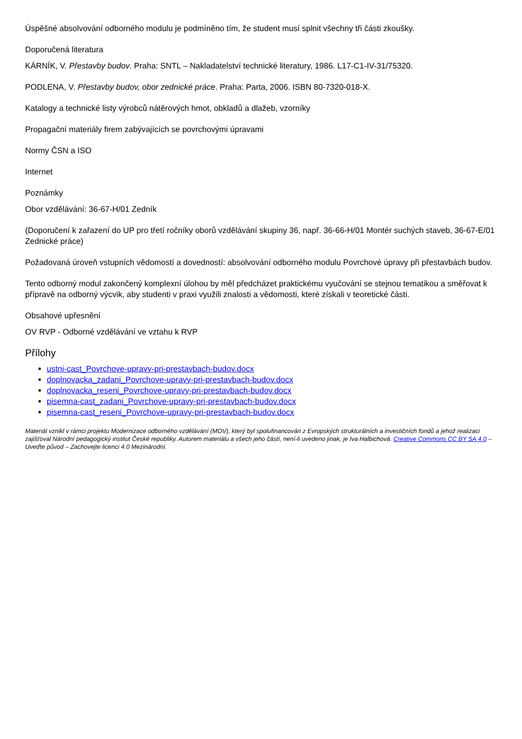Úspěšné absolvování odborného modulu je podmíněno tím, že student musí splnit všechny tři části zkoušky.
Doporučená literatura
KÁRNÍK, V. Přestavby budov. Praha: SNTL – Nakladatelství technické literatury, 1986. L17-C1-IV-31/75320.
PODLENA, V. Přestavby budov, obor zednické práce. Praha: Parta, 2006. ISBN 80-7320-018-X.
Katalogy a technické listy výrobců nátěrových hmot, obkladů a dlažeb, vzorníky
Propagační materiály firem zabývajících se povrchovými úpravami
Normy ČSN a ISO
Internet
Poznámky
Obor vzdělávání: 36-67-H/01 Zedník
(Doporučení k zařazení do UP pro třetí ročníky oborů vzdělávání skupiny 36, např. 36-66-H/01 Montér suchých staveb, 36-67-E/01 Zednické práce)
Požadovaná úroveň vstupních vědomostí a dovedností: absolvování odborného modulu Povrchové úpravy při přestavbách budov.
Tento odborný modul zakončený komplexní úlohou by měl předcházet praktickému vyučování se stejnou tematikou a směřovat k přípravě na odborný výcvik, aby studenti v praxi využili znalosti a vědomosti, které získali v teoretické části.
Obsahové upřesnění
OV RVP - Odborné vzdělávání ve vztahu k RVP
Přílohy
ustni-cast_Povrchove-upravy-pri-prestavbach-budov.docx
doplnovacka_zadani_Povrchove-upravy-pri-prestavbach-budov.docx
doplnovacka_reseni_Povrchove-upravy-pri-prestavbach-budov.docx
pisemna-cast_zadani_Povrchove-upravy-pri-prestavbach-budov.docx
pisemna-cast_reseni_Povrchove-upravy-pri-prestavbach-budov.docx
Materiál vznikl v rámci projektu Modernizace odborného vzdělávání (MOV), který byl spolufinancován z Evropských strukturálních a investičních fondů a jehož realizaci zajišťoval Národní pedagogický institut České republiky. Autorem materiálu a všech jeho částí, není-li uvedeno jinak, je Iva Halbichová. Creative Commons CC BY SA 4.0 – Uveďte původ – Zachovejte licenci 4.0 Mezinárodní.